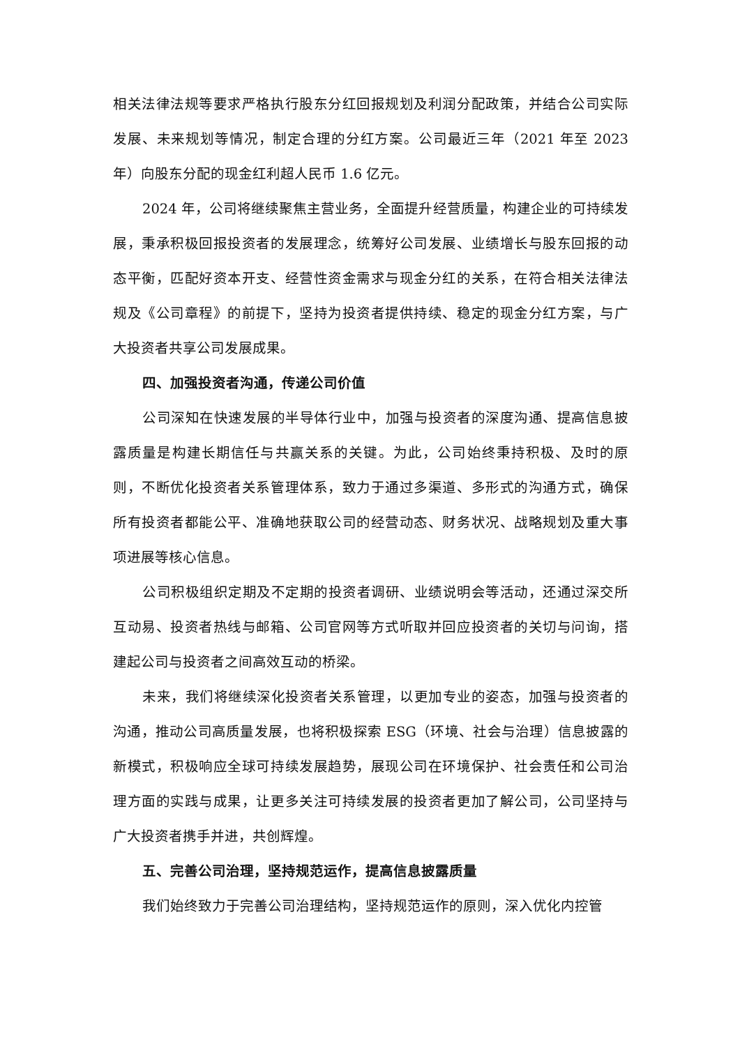相关法律法规等要求严格执行股东分红回报规划及利润分配政策，并结合公司实际发展、未来规划等情况，制定合理的分红方案。公司最近三年（2021 年至 2023 年）向股东分配的现金红利超人民币 1.6 亿元。
2024 年，公司将继续聚焦主营业务，全面提升经营质量，构建企业的可持续发展，秉承积极回报投资者的发展理念，统筹好公司发展、业绩增长与股东回报的动态平衡，匹配好资本开支、经营性资金需求与现金分红的关系，在符合相关法律法规及《公司章程》的前提下，坚持为投资者提供持续、稳定的现金分红方案，与广大投资者共享公司发展成果。
四、加强投资者沟通，传递公司价值
公司深知在快速发展的半导体行业中，加强与投资者的深度沟通、提高信息披露质量是构建长期信任与共赢关系的关键。为此，公司始终秉持积极、及时的原则，不断优化投资者关系管理体系，致力于通过多渠道、多形式的沟通方式，确保所有投资者都能公平、准确地获取公司的经营动态、财务状况、战略规划及重大事项进展等核心信息。
公司积极组织定期及不定期的投资者调研、业绩说明会等活动，还通过深交所互动易、投资者热线与邮箱、公司官网等方式听取并回应投资者的关切与问询，搭建起公司与投资者之间高效互动的桥梁。
未来，我们将继续深化投资者关系管理，以更加专业的姿态，加强与投资者的沟通，推动公司高质量发展，也将积极探索 ESG（环境、社会与治理）信息披露的新模式，积极响应全球可持续发展趋势，展现公司在环境保护、社会责任和公司治理方面的实践与成果，让更多关注可持续发展的投资者更加了解公司，公司坚持与广大投资者携手并进，共创辉煌。
五、完善公司治理，坚持规范运作，提高信息披露质量
我们始终致力于完善公司治理结构，坚持规范运作的原则，深入优化内控管